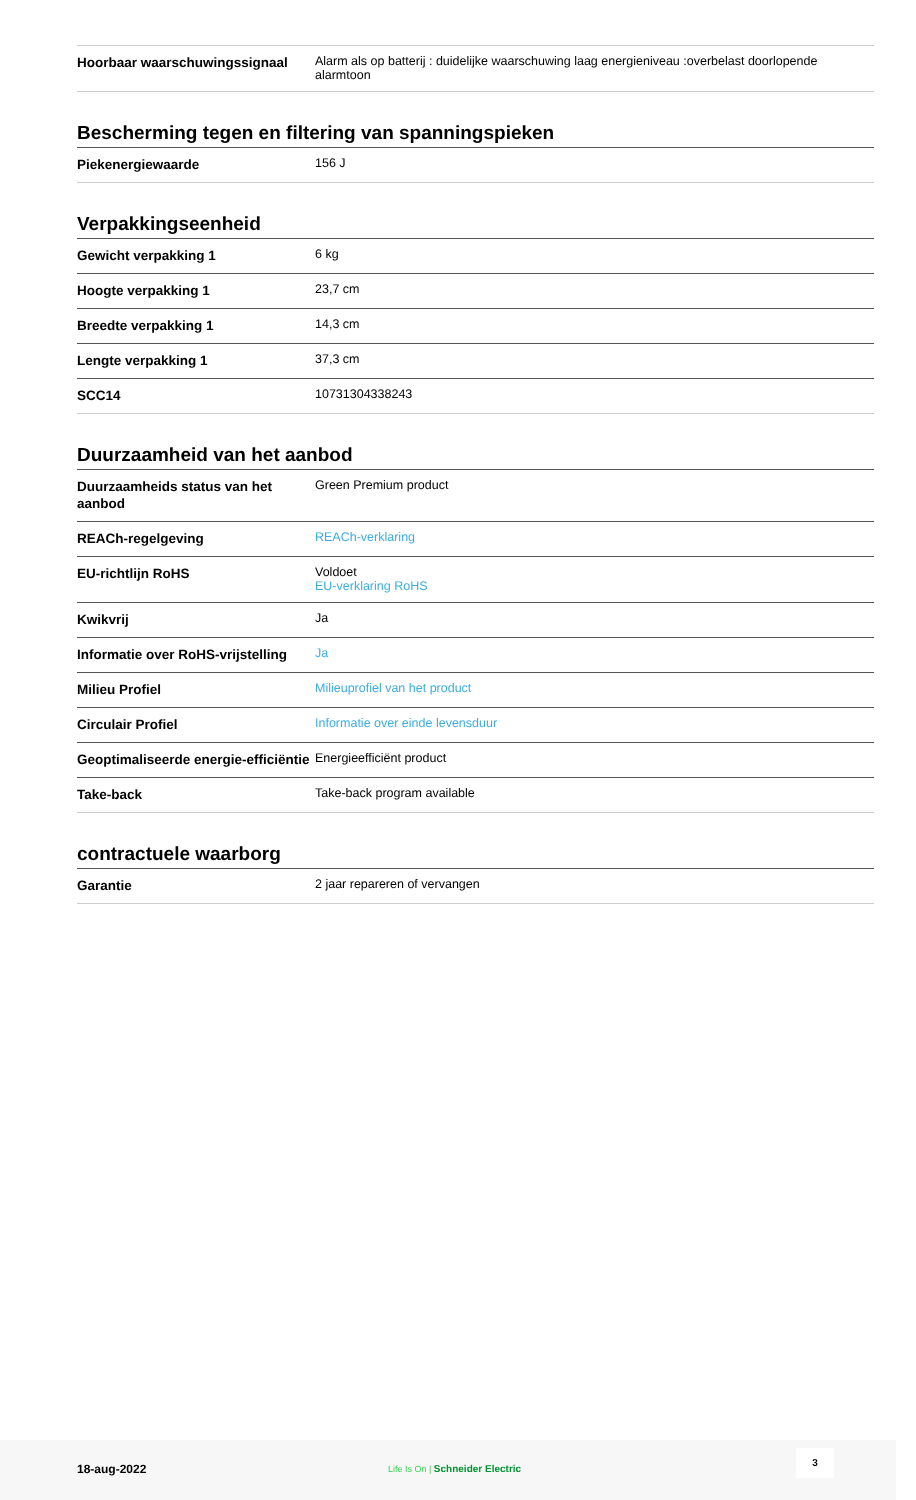| Hoorbaar waarschuwingssignaal | Alarm als op batterij : duidelijke waarschuwing laag energieniveau :overbelast doorlopende alarmtoon |
Bescherming tegen en filtering van spanningspieken
| Piekenergiewaarde | 156 J |
Verpakkingseenheid
| Gewicht verpakking 1 | 6 kg |
| Hoogte verpakking 1 | 23,7 cm |
| Breedte verpakking 1 | 14,3 cm |
| Lengte verpakking 1 | 37,3 cm |
| SCC14 | 10731304338243 |
Duurzaamheid van het aanbod
| Duurzaamheids status van het aanbod | Green Premium product |
| REACh-regelgeving | REACh-verklaring |
| EU-richtlijn RoHS | Voldoet EU-verklaring RoHS |
| Kwikvrij | Ja |
| Informatie over RoHS-vrijstelling | Ja |
| Milieu Profiel | Milieuprofiel van het product |
| Circulair Profiel | Informatie over einde levensduur |
| Geoptimaliseerde energie-efficiëntie | Energieefficiënt product |
| Take-back | Take-back program available |
contractuele waarborg
| Garantie | 2 jaar repareren of vervangen |
18-aug-2022
Life Is On | Schneider Electric
3